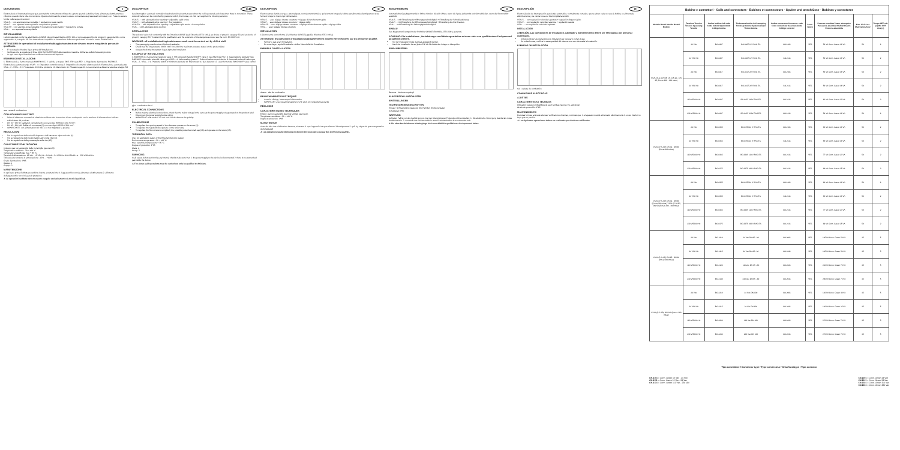DESCRIZIONE I
Elettrovalvole di intercettazione per gas automatiche normalmente chiuse che aprono quando la bobina viene alimentata elettricamente e chiudono quando viene tolta loro tensione. Queste elettrovalvole possono essere comandate da pressostati, termostati, ecc. Possono essere fornite nelle seguenti versioni:
VSALS... : con apertura lenta regolabile + regolazione scatto rapido
VSALP... : con apertura lenta regolabile + regolazione portata
VSALSP... : con apertura lenta regolabile + regolazione scatto rapido + regolazione portata
VSAL... : con apertura lenta regolabile
INSTALLAZIONE
L'elettrovalvola è conforme alla Direttiva 94/9/CE (denominata Direttiva ATEX 100 a) come apparecchio del gruppo II, categoria 3G e come apparecchio II, categoria 3D. Per determinare la qualifica e l'estensione delle zone pericolose si veda la norma EN 60079-10.
ATTENZIONE: le operazioni di installazione/cablaggio/manutenzione devono essere eseguite da personale qualificato.
E' necessario chiudere il gas prima dell'installazione.
Verificare che la pressione di linea NON SIA SUPERIORE alla pressione massima dichiarata sull'etichetta del prodotto.
In ogni caso dopo l'installazione verificare la tenuta dell'impianto.
ESEMPIO DI INSTALLAZIONE
1. Elettrovalvola a riarmo manuale M16/RM N.C. 2. Valvola a strappo SM 3. Filtro gas FE2.. 4. Regolatore di pressione RG/2MC 5. Elettrovalvola automatica tipo VSAR... 6. Dispositivo controllo tenuta 7. Dispositivo di comando elettrovalvole 8. Elettrovalvola automatica tipo VSAL...2 - VSAL...3 9. Pressostato di minima pressione 10. Manometro 11. Rivelatore gas 12. Leva comando a distanza valvola a strappo SM
rete testa di combustione
COLLEGAMENTI ELETTRICI
Prima di effettuare connessioni elettriche verificare che la tensione di rete corrisponda con la tensione di alimentazione indicata sull'etichetta del prodotto.
DN 15 ÷ DN 50: Cablare il connettore (3) con cavo tipo H05SS-K 3X0,75 mm².
DN 65 ÷ DN 100: Cablare il connettore (3) con cavo tipo H05SS-K 3X1 mm².
IMPORTANTE: con alimentazioni 12 Vdc e 24 Vdc rispettare la polarità.
REGOLAZIONI
Per la regolazione della velocità d'apertura dell'otturatore agire sulla vite (1).
Per la regolazione dello scatto rapido agire sulla vite (14).
Per la regolazione della portata agire sulla vite (15).
CARATTERISTICHE TECNICHE
Impiego: gas non aggressivi delle tre famiglie (gas secchi)
Temperatura ambiente: -20 ÷ +60 °C
Temperatura superficiale max *: 85 °C
Tensioni di alimentazione: 12 Vdc - 12 V/50 Hz - 24 Vdc - 24 V/50 Hz 110 V/50-60 Hz - 230 V/50-60 Hz
Tolleranza su tensione di alimentazione: -15% ... +10%
Grado di protezione: IP65
Classe: A
Gruppo: 2
MANUTENZIONE
In ogni caso prima di effettuare verifiche interne accertarsi che: 1. l'apparecchio non sia alimentato elettricamente 2. all'interno dell'apparecchio non vi sia gas in pressione
⚠ Le operazioni suddette devono essere eseguite esclusivamente da tecnici qualificati.
DESCRIPTION GB
Gas interception automatic normally closed solenoid valves that open when the coil is powered and close when there is no tension. These solenoid valves can be controlled by pressure switch, thermostat, etc. We can supplied the following versions:
VSALS... : with adjustable slow opening + adjustable rapid stroke
VSALP... : with adjustable slow opening + flow regulation
VSALSP... : with adjustable slow opening + adjustable rapid stroke + flow regulation
VSAL... : with adjustable slow opening
INSTALLATION
The solenoid valve is in conformity with the Directive 94/9/CE (said Directive ATEX 100 a) as device of group II, category 3G and as device of group II, category 3D. To determine the qualification and the extension of the dangerous zones, see the norm EN 60079-10.
WARNING: all installation/wiring/maintenance work must be carried out by skilled staff.
The gas supply must be shut off before installation.
Check that the line pressure DOES NOT EXCEED the maximum pressure stated on the product label.
Always check that the system is gas-tight after installation.
EXAMPLE OF INSTALLATION
1. M16/RM N.C. manual reset solenoid valve 2. SM series jerk handle ON/OFF valve 3. Gas filter type FE2.. 4. Gas pressure regulator type RG/2MC 5. Automatic solenoid valve type VSAR... 6. Valve testing system 7. Solenoid valves control device 8. Automatic solenoid valve type VSAL...2 - VSAL...3 9. Pressure switch of minimum pressure 10. Manometer 11. Gas detector 12. Lever for remote SM ON/OFF valve control
pipe combustion head
ELECTRICAL CONNECTIONS
Before making electrical connections, check that the mains voltage is the same as the power supply voltage stated on the product label.
Disconnect the power supply before wiring.
IMPORTANT: with tension 12 Vdc and 24 Vdc observe the polarity.
CALIBRATIONS
To regulate the opening speed of the obturator operate on the screw (1).
To regulate the rapide stroke operate on the screw (14).
To regulate the flow unscrew completely the possible protective small cap (16) and operate on the screw (15).
TECHNICAL DATA
Use: not aggressive gases of the three families (dry gases)
Environment temperature: -20 ÷ +60 °C
Max. superficial temperature *: 85 °C
Degree of protection: IP65
Class: A
Group: 2
SERVICING
In all cases, before performing any internal checks make sure that: 1. the power supply to the device is disconnected 2. there is no pressurised gas inside the device
⚠ The above-said operations must be carried out only by qualified technicians.
DESCRIPTION F
Electrovannes d'arrêt pour gaz, automatiques, normalement fermées, qui s'ouvrent lorsque la bobine est alimentée électriquement et se ferment lorsqu'on interrompt l'alimentation.
VSALS... : avec réglage vitesse ouverture + réglage déclenchement rapide
VSALP... : avec réglage vitesse ouverture + réglage débit
VSALSP... : avec réglage vitesse ouverture + réglage déclenchement rapide + réglage débit
VSAL... : avec réglage vitesse ouverture
INSTALLATION
L'électrovanne est conforme à la Directive 94/9/CE (appelée Directive ATEX 100 a).
ATTENTION: les opérations d'installation/câblage/entretien doivent être exécutées par du personnel qualifié.
Fermer le gaz avant l'installation.
De toute façon, après l'installation vérifier l'étanchéité de l'installation.
EXEMPLE D'INSTALLATION
réseau tête de combustion
BRANCHEMENTS ÉLECTRIQUES
Avant le câblage, interrompre l'alimentation.
IMPORTANT: avec les alimentations 12 Vdc et 24 Vd, respecter la polarité
RÉGLAGES
CARACTERISTIQUES TECHNIQUES
Emploi: gaz non agressifs des trois familles (gaz secs)
Température ambiante: -20 ÷ +60 °C
Degré de protection: IP65
MANUTENTION
Avant de faire des vérifications internes, s'assurer: 1. que l'appareil n'est pas alimenté électriquement 2. qu'il n'y ait pas de gaz sous pression dans l'appareil
⚠ Les opérations susmentionnées ne doivent être exécutées que par des techniciens qualifiés.
BESCHREIBUNG D
Automatische Gasabsperrventile in Öffner-Version, die sich öffnen, wenn die Spule aktiviert ist und sich schließen, wenn die Stromzufuhr ausbleibt.
VSALS... : mit Einstellung der Öffnungsgeschwindigkeit + Einstellung der Schnellauslösung
VSALP... : mit Einstellung der Öffnungsgeschwindigkeit + Einstellung des Durchsatzes
VSAL... : mit Einstellung der Öffnungsgeschwindigkeit
EINBAU
Das Magnetventil entspricht der Richtlinie 94/9/CE (Richtlinie ATEX 100 a genannt).
ACHTUNG: Die Installations-, Verkabelungs- und Wartungsarbeiten müssen stets von qualifiziertem Fachpersonal ausgeführt werden.
Vor der Installation muss das Gas abgestellt werden.
Nach der Installation ist auf jeden Fall die Dichtheit der Anlage zu überprüfen.
EINBAUBEISPIEL
Gasnetz Verbrennungskopf
ELEKTRISCHE ANSCHLÜSSE
EINSTELLUNGEN
TECHNISCHE EIGENSCHAFTEN
Einsatz: nicht agressive Gase der drei Familien (trockene Gase)
Schutzgrad: IP65
WARTUNG
Auf jeden Fall ist vor der Ausführung von internen Überprüfungen Folgendes sicherzustellen: 1. Die elektrische Versorgung des Geräts muss deaktiviert sein. 2. Innerhalb des Geräts darf kein unter Druck stehendes Gas vorhanden sein.
⚠ Die oben beschriebenen Arbeitsgänge sind ausschließlich qualifizierten Fachpersonal halten.
DESCRIPCIÓN E
Electroválvulas de interceptación gas de tipo automático, normalmente cerradas, que se abren cada vez que la bobina es alimentada eléctricamente y se cierran una vez interrumpida la tensión.
VSALS... : con regulación velocidad apertura + regulación disparo rápido
VSALP... : con regulación velocidad apertura + regulación caudal
VSAL... : con regulación velocidad apertura
INSTALACIÓN
ATENCIÓN. Las operaciones de instalación, cableado y mantenimiento deben ser efectuadas por personal cualificado.
Antes de iniciar las operaciones de instalación es necesario cerrar el gas.
De todas formas, verificar la estanqueidad del sistema una vez efectuada la instalación.
EJEMPLO DE INSTALACIÓN
red cabeza de combustión
CONEXIONES ELÉCTRICAS
AJUSTES
CARACTERISTICAS TECNICAS
Utilización: gases combustibles de las 3 familias (secos y no agresivos)
Grado de protección: IP65
MANTENIMIENTO
De todas formas, antes de efectuar verificaciones internas, controlar que: 1. el aparato no esté alimentado eléctricamente 2. en su interior no haya gas en presión.
⚠ Las siguientes operaciones deben ser realizadas por técnicos cualificados.
Bobine e connettori - Coils and connectors - Bobines et connecteurs - Spulen und anschlüsse - Bobinas y conectores
| Modello Model Modèle Modell Modelo | Tensione Tension Tension Spannung Tensión | Codice bobina Coil code Code bobine Spulenkode Código bobina | Timbratura bobina Coil stamping Timbrage bobine Spulenstempel Timbre bobina | Codice connettore Connector code Code connecteur Anschlusskode Código conector | Conn. Green | Potenza assorbita Power absorption Puissance absorbée Kraftverbrauch Potencia absorbida | Max. Cicli / ora Max Cycles/hour | Tempo OFF min (s) Min OFF time (s) |
| --- | --- | --- | --- | --- | --- | --- | --- | --- |
| VSAL (P-S-SP) DN 15 - DN 20 - DN 25 (P.max 200 - 360 mbar) | 12 Vdc | BO-0407 | BO-0407 12V RAC ES | CN-2101 | YES | 56 VA Conn. Green 16 VA | 50 | 2 |
| | 12 V/50 Hz | BO-0407 | BO-0407 12V RAC ES | CN-2111 | YES | 56 VA Conn. Green 16 VA | 50 | 2 |
| | 24 Vdc | BO-0417 | BO-0417 24V RAC ES | CN-2101 | YES | 56 VA Conn. Green 16 VA | 50 | 2 |
| | 24 V/50 Hz | BO-0417 | BO-0417 24V RAC ES | CN-2111 | YES | 56 VA Conn. Green 16 VA | 50 | 2 |
| | 110 V/50-60 Hz | BO-0427 | BO-0427 110V RAC ES | CN-2131 | YES | 63 VA Conn. Green 20 VA | 50 | 2 |
| | 230 V/50-60 Hz | BO-0437 | BO-0437 230V RAC ES | CN-2131 | YES | 54 VA Conn. Green 18 VA | 50 | 2 |
| VSAL (P-S-SP) DN 32 - DN 40 (P.max 200 mbar) | 24 Vdc | BO-0355 | BO-0355 24 V RAC ES | CN-2101 | YES | 68 VA Conn. Green 18 VA | 50 | 2 |
| | 24 V/50 Hz | BO-0355 | BO-0355 24 V RAC ES | CN-2111 | YES | 68 VA Conn. Green 18 VA | 50 | 2 |
| | 110 V/50-60 Hz | BO-0365 | BO-0365 110 V RAC ES | CN-2131 | YES | 77 VA Conn. Green 23 VA | 50 | 2 |
| | 230 V/50-60 Hz | BO-0375 | BO-0375 230 V RAC ES | CN-2131 | YES | 89 VA Conn. Green 25 VA | 50 | 2 |
| VSAL (P-S-SP) DN 32 - DN 40 (P.max 360 mbar) VSAL (P-S-SP) DN 50 (P.max 200 - 360 mbar) | 24 Vdc | BO-0355 | BO-0355 24 V RAC ES | CN-2101 | YES | 68 VA Conn. Green 18 VA | 50 | 2 |
| | 24 V/50 Hz | BO-0355 | BO-0355 24 V RAC ES | CN-2111 | YES | 68 VA Conn. Green 18 VA | 50 | 2 |
| | 110 V/50-60 Hz | BO-0365 | BO-0365 110 V RAC ES | CN-2131 | YES | 77 VA Conn. Green 23 VA | 50 | 2 |
| | 230 V/50-60 Hz | BO-0375 | BO-0375 230 V RAC ES | CN-2131 | YES | 89 VA Conn. Green 25 VA | 50 | 2 |
| VSAL (P-S-SP) DN 65 - DN 80 (P.max 360 mbar) | 24 Vdc | BO-2110 | 24 Vdc DN 65 - 80 | CN-2001 | YES | 185 VA Conn. Green 50 VA | 35 | 5 |
| | 24 V/50 Hz | BO-2115 | 24 Vac DN 65 - 80 | CN-2011 | YES | 185 VA Conn. Green 50 VA | 35 | 5 |
| | 110 V/50-60 Hz | BO-2120 | 110 Vac DN 65 - 80 | CN-2021 | YES | 260 VA Conn. Green 70 VA | 35 | 5 |
| | 230 V/50-60 Hz | BO-2130 | 230 Vac DN 65 - 80 | CN-2031 | YES | 290 VA Conn. Green 75 VA | 35 | 5 |
| VSAL (P-S-SP) DN 100 (P.max 360 mbar) | 24 Vdc | BO-2210 | 24 Vdc DN 100 | CN-2001 | YES | 130 VA Conn. Green 40 VA | 35 | 5 |
| | 24 V/50 Hz | BO-2215 | 24 Vac DN 100 | CN-2011 | YES | 120 VA Conn. Green 35 VA | 35 | 5 |
| | 110 V/50-60 Hz | BO-2220 | 110 Vac DN 100 | CN-2021 | YES | 270 VA Conn. Green 70 VA | 35 | 5 |
| | 230 V/50-60 Hz | BO-2230 | 230 Vac DN 100 | CN-2031 | YES | 270 VA Conn. Green 70 VA | 35 | 5 |
Tipo connettore / Connector type / Type connecteur / Anschlusstype / Tipo conector
CN-2101 = Conn. Green 12 Vdc - 24 Vdc
CN-2111 = Conn. Green 12 Vac - 24 Vac
CN-2131 = Conn. Green 110 Vac - 230 Vac
CN-2001 = Conn. Green 24 Vdc
CN-2011 = Conn. Green 24 Vac
CN-2021 = Conn. Green 110 Vac
CN-2031 = Conn. Green 230 Vac